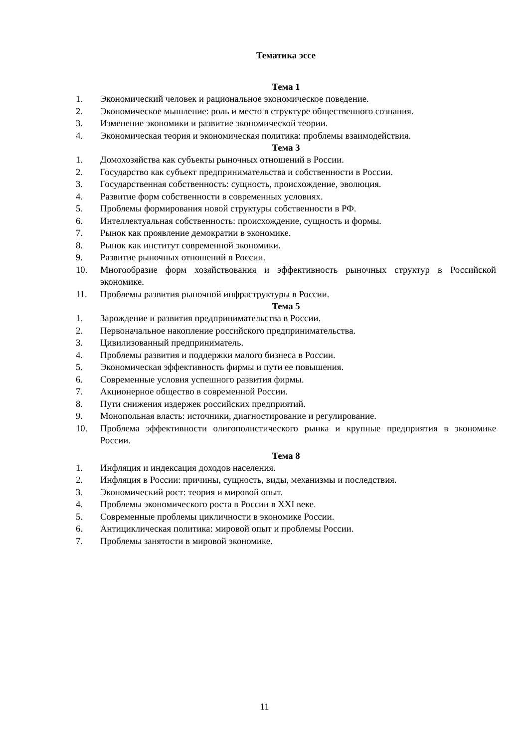Тематика эссе
Тема 1
1. Экономический человек и рациональное экономическое поведение.
2. Экономическое мышление: роль и место в структуре общественного сознания.
3. Изменение экономики и развитие экономической теории.
4. Экономическая теория и экономическая политика: проблемы взаимодействия.
Тема 3
1. Домохозяйства как субъекты рыночных отношений в России.
2. Государство как субъект предпринимательства и собственности в России.
3. Государственная собственность: сущность, происхождение, эволюция.
4. Развитие форм собственности в современных условиях.
5. Проблемы формирования новой структуры собственности в РФ.
6. Интеллектуальная собственность: происхождение, сущность и формы.
7. Рынок как проявление демократии в экономике.
8. Рынок как институт современной экономики.
9. Развитие рыночных отношений в России.
10. Многообразие форм хозяйствования и эффективность рыночных структур в Российской экономике.
11. Проблемы развития рыночной инфраструктуры в России.
Тема 5
1. Зарождение и развития предпринимательства в России.
2. Первоначальное накопление российского предпринимательства.
3. Цивилизованный предприниматель.
4. Проблемы развития и поддержки малого бизнеса в России.
5. Экономическая эффективность фирмы и пути ее повышения.
6. Современные условия успешного развития фирмы.
7. Акционерное общество в современной России.
8. Пути снижения издержек российских предприятий.
9. Монопольная власть: источники, диагностирование и регулирование.
10. Проблема эффективности олигополистического рынка и крупные предприятия в экономике России.
Тема 8
1. Инфляция и индексация доходов населения.
2. Инфляция в России: причины, сущность, виды, механизмы и последствия.
3. Экономический рост: теория и мировой опыт.
4. Проблемы экономического роста в России в XXI веке.
5. Современные проблемы цикличности в экономике России.
6. Антициклическая политика: мировой опыт и проблемы России.
7. Проблемы занятости в мировой экономике.
11